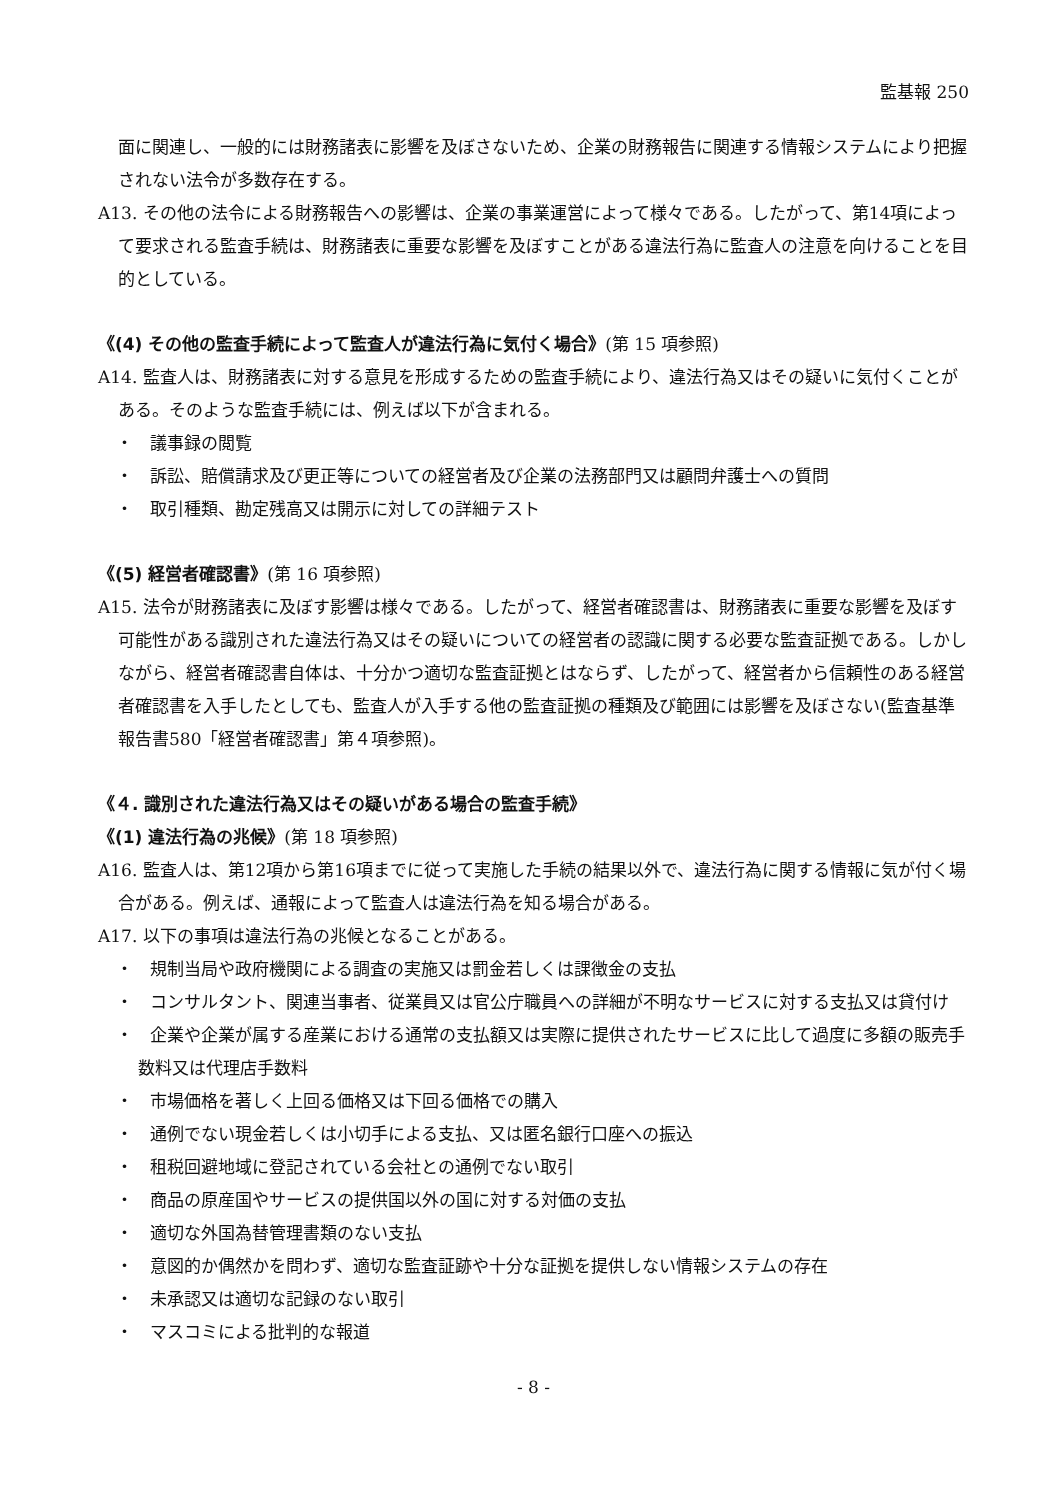監基報 250
面に関連し、一般的には財務諸表に影響を及ぼさないため、企業の財務報告に関連する情報システムにより把握されない法令が多数存在する。
A13. その他の法令による財務報告への影響は、企業の事業運営によって様々である。したがって、第14項によって要求される監査手続は、財務諸表に重要な影響を及ぼすことがある違法行為に監査人の注意を向けることを目的としている。
《(4) その他の監査手続によって監査人が違法行為に気付く場合》(第 15 項参照)
A14. 監査人は、財務諸表に対する意見を形成するための監査手続により、違法行為又はその疑いに気付くことがある。そのような監査手続には、例えば以下が含まれる。
・　議事録の閲覧
・　訴訟、賠償請求及び更正等についての経営者及び企業の法務部門又は顧問弁護士への質問
・　取引種類、勘定残高又は開示に対しての詳細テスト
《(5) 経営者確認書》(第 16 項参照)
A15. 法令が財務諸表に及ぼす影響は様々である。したがって、経営者確認書は、財務諸表に重要な影響を及ぼす可能性がある識別された違法行為又はその疑いについての経営者の認識に関する必要な監査証拠である。しかしながら、経営者確認書自体は、十分かつ適切な監査証拠とはならず、したがって、経営者から信頼性のある経営者確認書を入手したとしても、監査人が入手する他の監査証拠の種類及び範囲には影響を及ぼさない(監査基準報告書580「経営者確認書」第４項参照)。
《４. 識別された違法行為又はその疑いがある場合の監査手続》
《(1) 違法行為の兆候》(第 18 項参照)
A16. 監査人は、第12項から第16項までに従って実施した手続の結果以外で、違法行為に関する情報に気が付く場合がある。例えば、通報によって監査人は違法行為を知る場合がある。
A17. 以下の事項は違法行為の兆候となることがある。
・　規制当局や政府機関による調査の実施又は罰金若しくは課徴金の支払
・　コンサルタント、関連当事者、従業員又は官公庁職員への詳細が不明なサービスに対する支払又は貸付け
・　企業や企業が属する産業における通常の支払額又は実際に提供されたサービスに比して過度に多額の販売手数料又は代理店手数料
・　市場価格を著しく上回る価格又は下回る価格での購入
・　通例でない現金若しくは小切手による支払、又は匿名銀行口座への振込
・　租税回避地域に登記されている会社との通例でない取引
・　商品の原産国やサービスの提供国以外の国に対する対価の支払
・　適切な外国為替管理書類のない支払
・　意図的か偶然かを問わず、適切な監査証跡や十分な証拠を提供しない情報システムの存在
・　未承認又は適切な記録のない取引
・　マスコミによる批判的な報道
- 8 -